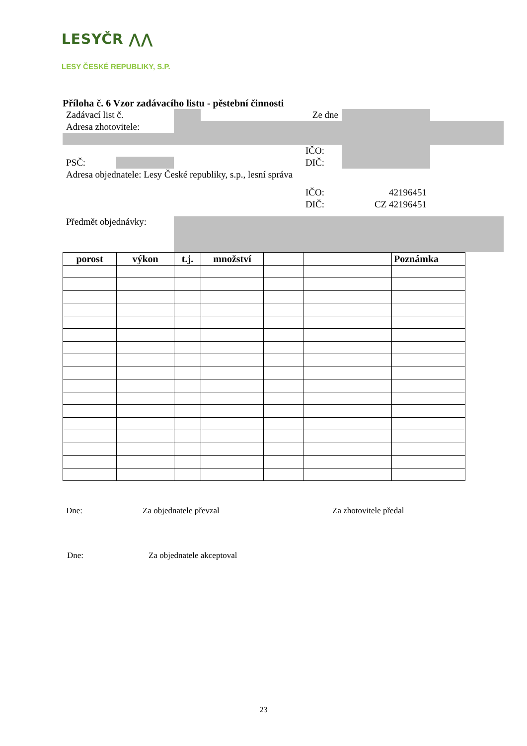LESYČR ⋀⋀
LESY ČESKÉ REPUBLIKY, S.P.
Příloha č. 6 Vzor zadávacího listu - pěstební činnosti
| Zadávací list č. | | | Ze dne | | | |
| Adresa zhotovitele: | | | | | | |
| | | | | IČO: | | |
| PSČ: | | | | DIČ: | | |
| Adresa objednatele: Lesy České republiky, s.p., lesní správa | | | | | | |
| | | | | IČO: | 42196451 | |
| | | | | DIČ: | CZ 42196451 | |
| Předmět objednávky: | | | | | | |
| porost | výkon | t.j. | množství | | | Poznámka |
| --- | --- | --- | --- | --- | --- | --- |
Dne: Za objednatele převzal Za zhotovitele předal
Dne: Za objednatele akceptoval
23